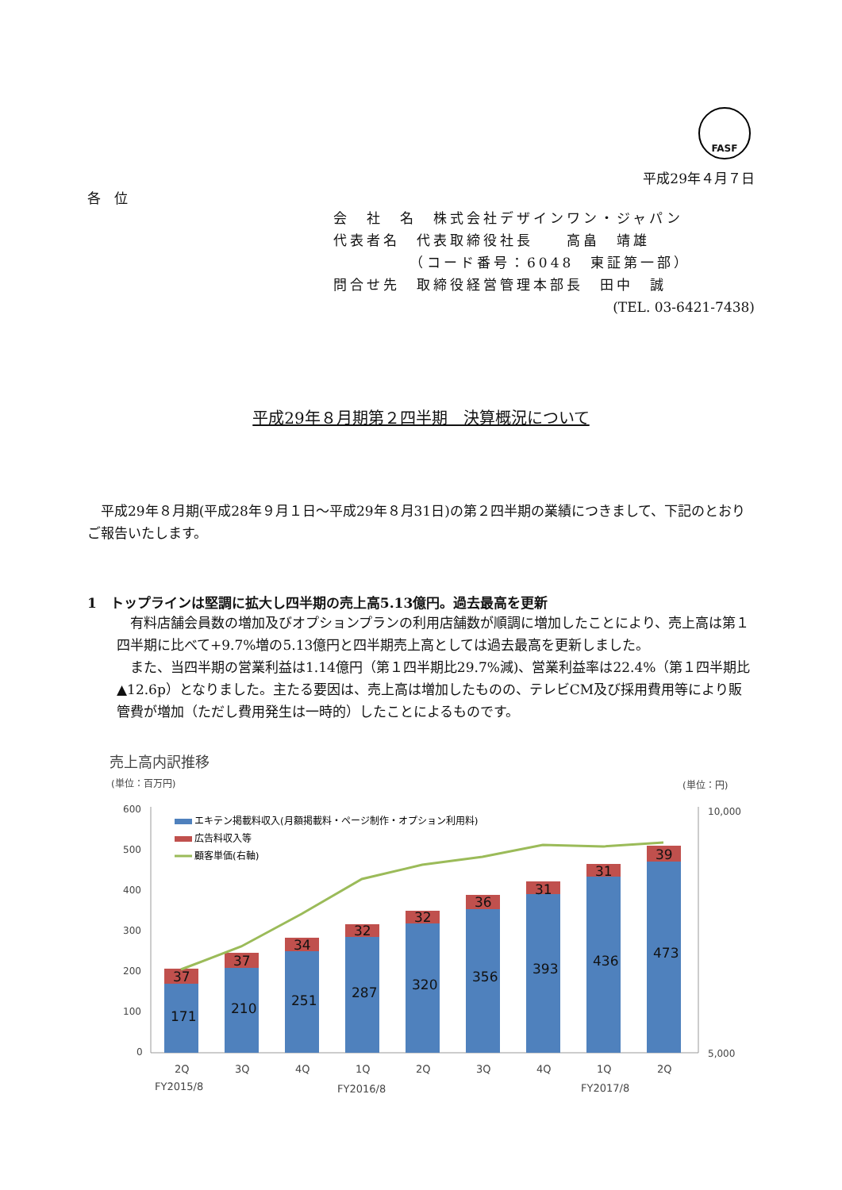FASF
平成29年４月７日
各　位
会　社　名　株式会社デザインワン・ジャパン
代表者名　代表取締役社長　　高畠　靖雄
　　　　　（コード番号：6048　東証第一部）
問合せ先　取締役経営管理本部長　田中　誠
(TEL. 03-6421-7438)
平成29年８月期第２四半期　決算概況について
平成29年８月期(平成28年９月１日～平成29年８月31日)の第２四半期の業績につきまして、下記のとおりご報告いたします。
1　トップラインは堅調に拡大し四半期の売上高5.13億円。過去最高を更新
有料店舗会員数の増加及びオプションプランの利用店舗数が順調に増加したことにより、売上高は第１四半期に比べて+9.7%増の5.13億円と四半期売上高としては過去最高を更新しました。
また、当四半期の営業利益は1.14億円（第１四半期比29.7%減)、営業利益率は22.4%（第１四半期比▲12.6p）となりました。主たる要因は、売上高は増加したものの、テレビCM及び採用費用等により販管費が増加（ただし費用発生は一時的）したことによるものです。
売上高内訳推移
(単位：百万円)
(単位：円)
600
500
400
300
200
100
0
10,000
5,000
エキテン掲載料収入(月額掲載料・ページ制作・オプション利用料)
広告料収入等
顧客単価(右軸)
171
37
210
37
251
34
287
32
320
32
356
36
393
31
436
31
473
39
2Q
3Q
4Q
1Q
2Q
3Q
4Q
1Q
2Q
FY2015/8
FY2016/8
FY2017/8